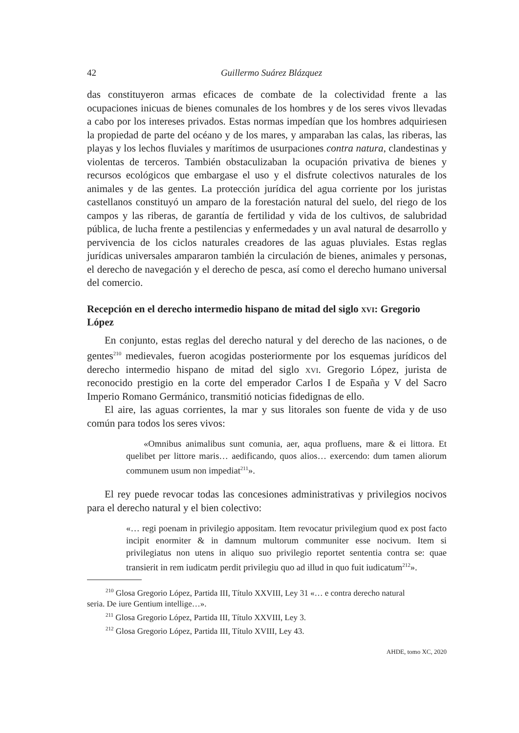42 Guillermo Suárez Blázquez
das constituyeron armas eficaces de combate de la colectividad frente a las ocupaciones inicuas de bienes comunales de los hombres y de los seres vivos llevadas a cabo por los intereses privados. Estas normas impedían que los hombres adquiriesen la propiedad de parte del océano y de los mares, y amparaban las calas, las riberas, las playas y los lechos fluviales y marítimos de usurpaciones contra natura, clandestinas y violentas de terceros. También obstaculizaban la ocupación privativa de bienes y recursos ecológicos que embargase el uso y el disfrute colectivos naturales de los animales y de las gentes. La protección jurídica del agua corriente por los juristas castellanos constituyó un amparo de la forestación natural del suelo, del riego de los campos y las riberas, de garantía de fertilidad y vida de los cultivos, de salubridad pública, de lucha frente a pestilencias y enfermedades y un aval natural de desarrollo y pervivencia de los ciclos naturales creadores de las aguas pluviales. Estas reglas jurídicas universales ampararon también la circulación de bienes, animales y personas, el derecho de navegación y el derecho de pesca, así como el derecho humano universal del comercio.
Recepción en el derecho intermedio hispano de mitad del siglo xvi: Gregorio López
En conjunto, estas reglas del derecho natural y del derecho de las naciones, o de gentes<sup>210</sup> medievales, fueron acogidas posteriormente por los esquemas jurídicos del derecho intermedio hispano de mitad del siglo xvi. Gregorio López, jurista de reconocido prestigio en la corte del emperador Carlos I de España y V del Sacro Imperio Romano Germánico, transmitió noticias fidedignas de ello.
El aire, las aguas corrientes, la mar y sus litorales son fuente de vida y de uso común para todos los seres vivos:
«Omnibus animalibus sunt comunia, aer, aqua profluens, mare & ei littora. Et quelibet per littore maris… aedificando, quos alios… exercendo: dum tamen aliorum communem usum non impediat<sup>211</sup>».
El rey puede revocar todas las concesiones administrativas y privilegios nocivos para el derecho natural y el bien colectivo:
«… regi poenam in privilegio appositam. Item revocatur privilegium quod ex post facto incipit enormiter & in damnum multorum communiter esse nocivum. Item si privilegiatus non utens in aliquo suo privilegio reportet sententia contra se: quae transierit in rem iudicatm perdit privilegiu quo ad illud in quo fuit iudicatum<sup>212</sup>».
<sup>210</sup> Glosa Gregorio López, Partida III, Título XXVIII, Ley 31 «… e contra derecho natural
seria. De iure Gentium intellige…».
<sup>211</sup> Glosa Gregorio López, Partida III, Título XXVIII, Ley 3.
<sup>212</sup> Glosa Gregorio López, Partida III, Título XVIII, Ley 43.
AHDE, tomo XC, 2020